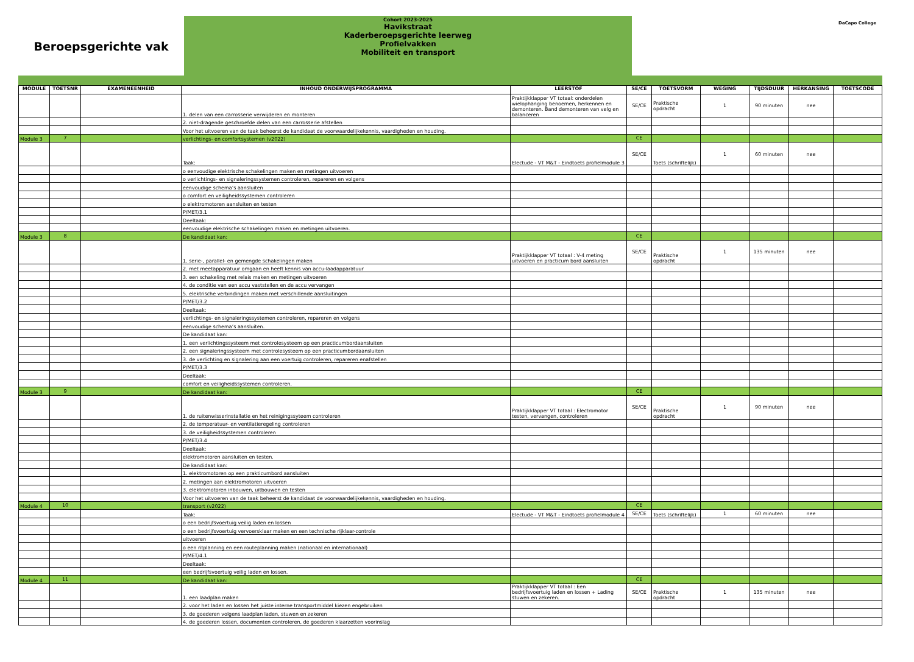Beroepsgerichte vak
Cohort 2023-2025
Havikstraat
Kaderberoepsgerichte leerweg
Profielvakken
Mobiliteit en transport
DaCapo College
| MODULE | TOETSNR | EXAMENEENHEID | INHOUD ONDERWIJSPROGRAMMA | LEERSTOF | SE/CE | TOETSVORM | WEGING | TIJDSDUUR | HERKANSING | TOETSCODE |
| --- | --- | --- | --- | --- | --- | --- | --- | --- | --- | --- |
| | | | 1. delen van een carrosserie verwijderen en monteren | Praktijkklapper VT totaal: onderdelen wielophanging benoemen, herkennen en demonteren. Band demonteren van velg en balanceren | SE/CE | Praktische opdracht | 1 | 90 minuten | nee | |
| | | | 2. niet-dragende geschroefde delen van een carrosserie afstellen | | | | | | | |
| | | | Voor het uitvoeren van de taak beheerst de kandidaat de voorwaardelijkekennis, vaardigheden en houding. | | | | | | | |
| Module 3 | 7 | | verlichtings- en comfortsystemen (v2022) | | CE | | | | | |
| | | | Taak: | Electude - VT M&T - Eindtoets profielmodule 3 | SE/CE | Toets (schriftelijk) | 1 | 60 minuten | nee | |
| | | | o eenvoudige elektrische schakelingen maken en metingen uitvoeren | | | | | | | |
| | | | o verlichtings- en signaleringssystemen controleren, repareren en volgens | | | | | | | |
| | | | eenvoudige schema’s aansluiten | | | | | | | |
| | | | o comfort en veiligheidssystemen controleren | | | | | | | |
| | | | o elektromotoren aansluiten en testen | | | | | | | |
| | | | P/MET/3.1 | | | | | | | |
| | | | Deeltaak: | | | | | | | |
| | | | eenvoudige elektrische schakelingen maken en metingen uitvoeren. | | | | | | | |
| Module 3 | 8 | | De kandidaat kan: | | CE | | | | | |
| | | | 1. serie-, parallel- en gemengde schakelingen maken | Praktijkklapper VT totaal : V-4 meting uitvoeren en practicum bord aansluiten | SE/CE | Praktische opdracht | 1 | 135 minuten | nee | |
| | | | 2. met meetapparatuur omgaan en heeft kennis van accu-laadapparatuur | | | | | | | |
| | | | 3. een schakeling met relais maken en metingen uitvoeren | | | | | | | |
| | | | 4. de conditie van een accu vaststellen en de accu vervangen | | | | | | | |
| | | | 5. elektrische verbindingen maken met verschillende aansluitingen | | | | | | | |
| | | | P/MET/3.2 | | | | | | | |
| | | | Deeltaak: | | | | | | | |
| | | | verlichtings- en signaleringssystemen controleren, repareren en volgens | | | | | | | |
| | | | eenvoudige schema’s aansluiten. | | | | | | | |
| | | | De kandidaat kan: | | | | | | | |
| | | | 1. een verlichtingssysteem met controlesysteem op een practicumbordaansluiten | | | | | | | |
| | | | 2. een signaleringssysteem met controlesysteem op een practicumbordaansluiten | | | | | | | |
| | | | 3. de verlichting en signalering aan een voertuig controleren, repareren enafstellen | | | | | | | |
| | | | P/MET/3.3 | | | | | | | |
| | | | Deeltaak: | | | | | | | |
| | | | comfort en veiligheidssystemen controleren. | | | | | | | |
| Module 3 | 9 | | De kandidaat kan: | | CE | | | | | |
| | | | 1. de ruitenwisserinstallatie en het reinigingssyteem controleren | Praktijkklapper VT totaal : Electromotor testen, vervangen, controleren | SE/CE | Praktische opdracht | 1 | 90 minuten | nee | |
| | | | 2. de temperatuur- en ventilatieregeling controleren | | | | | | | |
| | | | 3. de veiligheidssystemen controleren | | | | | | | |
| | | | P/MET/3.4 | | | | | | | |
| | | | Deeltaak: | | | | | | | |
| | | | elektromotoren aansluiten en testen. | | | | | | | |
| | | | De kandidaat kan: | | | | | | | |
| | | | 1. elektromotoren op een prakticumbord aansluiten | | | | | | | |
| | | | 2. metingen aan elektromotoren uitvoeren | | | | | | | |
| | | | 3. elektromotoren inbouwen, uitbouwen en testen | | | | | | | |
| | | | Voor het uitvoeren van de taak beheerst de kandidaat de voorwaardelijkekennis, vaardigheden en houding. | | | | | | | |
| Module 4 | 10 | | transport (v2022) | | CE | | | | | |
| | | | Taak: | Electude - VT M&T - Eindtoets profielmodule 4 | SE/CE | Toets (schriftelijk) | 1 | 60 minuten | nee | |
| | | | o een bedrijfsvoertuig veilig laden en lossen | | | | | | | |
| | | | o een bedrijfsvoertuig vervoersklaar maken en een technische rijklaar-controle | | | | | | | |
| | | | uitvoeren | | | | | | | |
| | | | o een ritplanning en een routeplanning maken (nationaal en internationaal) | | | | | | | |
| | | | P/MET/4.1 | | | | | | | |
| | | | Deeltaak: | | | | | | | |
| | | | een bedrijfsvoertuig veilig laden en lossen. | | | | | | | |
| Module 4 | 11 | | De kandidaat kan: | | CE | | | | | |
| | | | 1. een laadplan maken | Praktijkklapper VT totaal : Een bedrijfsvoertuig laden en lossen + Lading stuwen en zekeren. | SE/CE | Praktische opdracht | 1 | 135 minuten | nee | |
| | | | 2. voor het laden en lossen het juiste interne transportmiddel kiezen engebruiken | | | | | | | |
| | | | 3. de goederen volgens laadplan laden, stuwen en zekeren | | | | | | | |
| | | | 4. de goederen lossen, documenten controleren, de goederen klaarzetten voorinslag | | | | | | | |